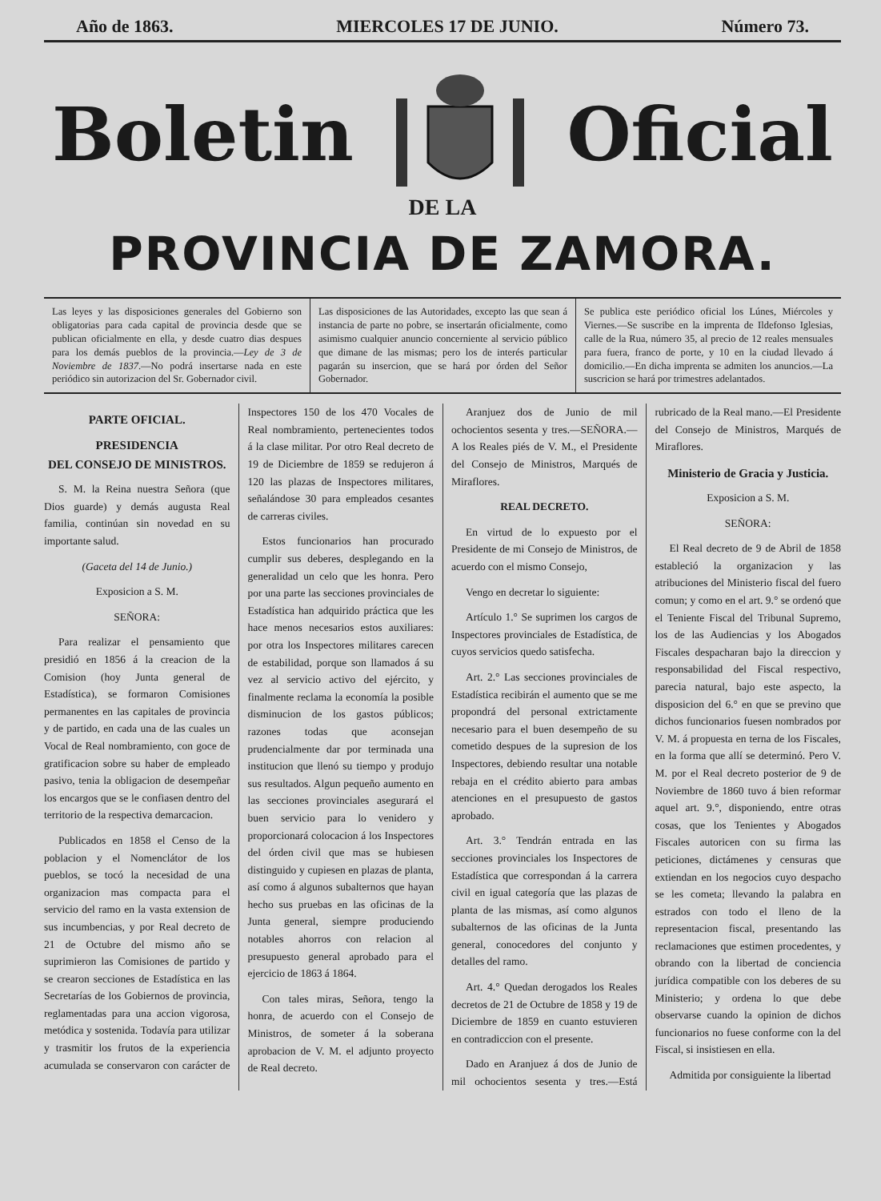Año de 1863. MIERCOLES 17 DE JUNIO. Número 73.
Boletin Oficial
DE LA
PROVINCIA DE ZAMORA.
Las leyes y las disposiciones generales del Gobierno son obligatorias para cada capital de provincia desde que se publican oficialmente en ella, y desde cuatro dias despues para los demás pueblos de la provincia.—Ley de 3 de Noviembre de 1837.—No podrá insertarse nada en este periódico sin autorizacion del Sr. Gobernador civil.
Las disposiciones de las Autoridades, excepto las que sean á instancia de parte no pobre, se insertarán oficialmente, como asimismo cualquier anuncio concerniente al servicio público que dimane de las mismas; pero los de interés particular pagarán su insercion, que se hará por órden del Señor Gobernador.
Se publica este periódico oficial los Lúnes, Miércoles y Viernes.—Se suscribe en la imprenta de Ildefonso Iglesias, calle de la Rua, número 35, al precio de 12 reales mensuales para fuera, franco de porte, y 10 en la ciudad llevado á domicilio.—En dicha imprenta se admiten los anuncios.—La suscricion se hará por trimestres adelantados.
PARTE OFICIAL.
PRESIDENCIA
DEL CONSEJO DE MINISTROS.
S. M. la Reina nuestra Señora (que Dios guarde) y demás augusta Real familia, continúan sin novedad en su importante salud.
(Gaceta del 14 de Junio.)
Exposicion a S. M.
SEÑORA:
Para realizar el pensamiento que presidió en 1856 á la creacion de la Comision (hoy Junta general de Estadística), se formaron Comisiones permanentes en las capitales de provincia y de partido, en cada una de las cuales un Vocal de Real nombramiento, con goce de gratificacion sobre su haber de empleado pasivo, tenia la obligacion de desempeñar los encargos que se le confiasen dentro del territorio de la respectiva demarcacion.
Publicados en 1858 el Censo de la poblacion y el Nomenclátor de los pueblos, se tocó la necesidad de una organizacion mas compacta para el servicio del ramo en la vasta extension de sus incumbencias, y por Real decreto de 21 de Octubre del mismo año se suprimieron las Comisiones de partido y se crearon secciones de Estadística en las Secretarías de los Gobiernos de provincia, reglamentadas para una accion vigorosa, metódica y sostenida. Todavía para utilizar y trasmitir los frutos de la experiencia acumulada se conservaron con carácter de Inspectores 150 de los 470 Vocales de Real nombramiento, pertenecientes todos á la clase militar. Por otro Real decreto de 19 de Diciembre de 1859 se redujeron á 120 las plazas de Inspectores militares, señalándose 30 para empleados cesantes de carreras civiles.
Estos funcionarios han procurado cumplir sus deberes, desplegando en la generalidad un celo que les honra. Pero por una parte las secciones provinciales de Estadística han adquirido práctica que les hace menos necesarios estos auxiliares: por otra los Inspectores militares carecen de estabilidad, porque son llamados á su vez al servicio activo del ejército, y finalmente reclama la economía la posible disminucion de los gastos públicos; razones todas que aconsejan prudencialmente dar por terminada una institucion que llenó su tiempo y produjo sus resultados. Algun pequeño aumento en las secciones provinciales asegurará el buen servicio para lo venidero y proporcionará colocacion á los Inspectores del órden civil que mas se hubiesen distinguido y cupiesen en plazas de planta, así como á algunos subalternos que hayan hecho sus pruebas en las oficinas de la Junta general, siempre produciendo notables ahorros con relacion al presupuesto general aprobado para el ejercicio de 1863 á 1864.
Con tales miras, Señora, tengo la honra, de acuerdo con el Consejo de Ministros, de someter á la soberana aprobacion de V. M. el adjunto proyecto de Real decreto.
Aranjuez dos de Junio de mil ochocientos sesenta y tres.—SEÑORA.—A los Reales piés de V. M., el Presidente del Consejo de Ministros, Marqués de Miraflores.
REAL DECRETO.
En virtud de lo expuesto por el Presidente de mi Consejo de Ministros, de acuerdo con el mismo Consejo,
Vengo en decretar lo siguiente:
Artículo 1.° Se suprimen los cargos de Inspectores provinciales de Estadística, de cuyos servicios quedo satisfecha.
Art. 2.° Las secciones provinciales de Estadística recibirán el aumento que se me propondrá del personal extrictamente necesario para el buen desempeño de su cometido despues de la supresion de los Inspectores, debiendo resultar una notable rebaja en el crédito abierto para ambas atenciones en el presupuesto de gastos aprobado.
Art. 3.° Tendrán entrada en las secciones provinciales los Inspectores de Estadística que correspondan á la carrera civil en igual categoría que las plazas de planta de las mismas, así como algunos subalternos de las oficinas de la Junta general, conocedores del conjunto y detalles del ramo.
Art. 4.° Quedan derogados los Reales decretos de 21 de Octubre de 1858 y 19 de Diciembre de 1859 en cuanto estuvieren en contradiccion con el presente.
Dado en Aranjuez á dos de Junio de mil ochocientos sesenta y tres.—Está rubricado de la Real mano.—El Presidente del Consejo de Ministros, Marqués de Miraflores.
Ministerio de Gracia y Justicia.
Exposicion a S. M.
SEÑORA:
El Real decreto de 9 de Abril de 1858 estableció la organizacion y las atribuciones del Ministerio fiscal del fuero comun; y como en el art. 9.° se ordenó que el Teniente Fiscal del Tribunal Supremo, los de las Audiencias y los Abogados Fiscales despacharan bajo la direccion y responsabilidad del Fiscal respectivo, parecia natural, bajo este aspecto, la disposicion del 6.° en que se previno que dichos funcionarios fuesen nombrados por V. M. á propuesta en terna de los Fiscales, en la forma que allí se determinó. Pero V. M. por el Real decreto posterior de 9 de Noviembre de 1860 tuvo á bien reformar aquel art. 9.°, disponiendo, entre otras cosas, que los Tenientes y Abogados Fiscales autoricen con su firma las peticiones, dictámenes y censuras que extiendan en los negocios cuyo despacho se les cometa; llevando la palabra en estrados con todo el lleno de la representacion fiscal, presentando las reclamaciones que estimen procedentes, y obrando con la libertad de conciencia jurídica compatible con los deberes de su Ministerio; y ordena lo que debe observarse cuando la opinion de dichos funcionarios no fuese conforme con la del Fiscal, si insistiesen en ella.
Admitida por consiguiente la libertad